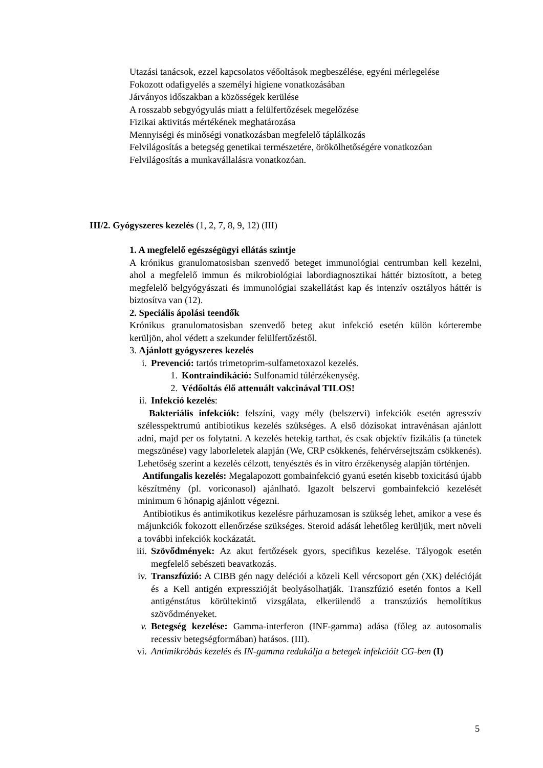Utazási tanácsok, ezzel kapcsolatos véőoltások megbeszélése, egyéni mérlegelése
Fokozott odafigyelés a személyi higiene vonatkozásában
Járványos időszakban a közösségek kerülése
A rosszabb sebgyógyulás miatt a felülfertőzések megelőzése
Fizikai aktivitás mértékének meghatározása
Mennyiségi és minőségi vonatkozásban megfelelő táplálkozás
Felvilágosítás a betegség genetikai természetére, örökölhetőségére vonatkozóan
Felvilágosítás a munkavállalásra vonatkozóan.
III/2. Gyógyszeres kezelés (1, 2, 7, 8, 9, 12) (III)
1. A megfelelő egészségügyi ellátás szintje
A krónikus granulomatosisban szenvedő beteget immunológiai centrumban kell kezelni, ahol a megfelelő immun és mikrobiológiai labordiagnosztikai háttér biztosított, a beteg megfelelő belgyógyászati és immunológiai szakellátást kap és intenzív osztályos háttér is biztosítva van (12).
2. Speciális ápolási teendők
Krónikus granulomatosisban szenvedő beteg akut infekció esetén külön kórterembe kerüljön, ahol védett a szekunder felülfertőzéstől.
3. Ajánlott gyógyszeres kezelés
i. Prevenció: tartós trimetoprim-sulfametoxazol kezelés.
1. Kontraindikáció: Sulfonamid túlérzékenység.
2. Védőoltás élő attenuált vakcinával TILOS!
ii. Infekció kezelés:
Bakteriális infekciók: felszíni, vagy mély (belszervi) infekciók esetén agresszív szélesspektrumú antibiotikus kezelés szükséges. A első dózisokat intravénásan ajánlott adni, majd per os folytatni. A kezelés hetekig tarthat, és csak objektív fizikális (a tünetek megszünése) vagy laborleletek alapján (We, CRP csökkenés, fehérvérsejtszám csökkenés). Lehetőség szerint a kezelés célzott, tenyésztés és in vitro érzékenység alapján történjen.
Antifungalis kezelés: Megalapozott gombainfekció gyanú esetén kisebb toxicitású újabb készítmény (pl. voriconasol) ajánlható. Igazolt belszervi gombainfekció kezelését minimum 6 hónapig ajánlott végezni.
Antibiotikus és antimikotikus kezelésre párhuzamosan is szükség lehet, amikor a vese és májunkciók fokozott ellenőrzése szükséges. Steroid adását lehetőleg kerüljük, mert növeli a további infekciók kockázatát.
iii. Szövődmények: Az akut fertőzések gyors, specifikus kezelése. Tályogok esetén megfelelő sebészeti beavatkozás.
iv. Transzfúzió: A CIBB gén nagy deléciói a közeli Kell vércsoport gén (XK) delécióját és a Kell antigén expresszióját beolyásolhatják. Transzfúzió esetén fontos a Kell antigénstátus körültekintő vizsgálata, elkerülendő a transzúziós hemolítikus szövődményeket.
v. Betegség kezelése: Gamma-interferon (INF-gamma) adása (főleg az autosomalis recessiv betegségformában) hatásos. (III).
vi. Antimikróbás kezelés és IN-gamma redukálja a betegek infekcióit CG-ben (I)
5